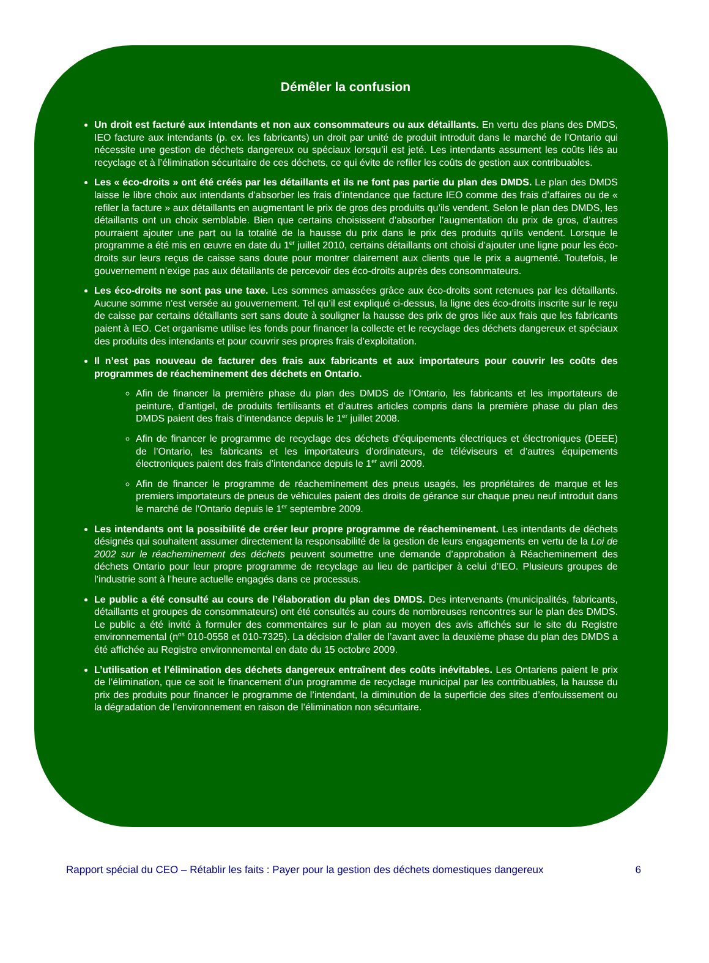Démêler la confusion
Un droit est facturé aux intendants et non aux consommateurs ou aux détaillants. En vertu des plans des DMDS, IEO facture aux intendants (p. ex. les fabricants) un droit par unité de produit introduit dans le marché de l’Ontario qui nécessite une gestion de déchets dangereux ou spéciaux lorsqu’il est jeté. Les intendants assument les coûts liés au recyclage et à l’élimination sécuritaire de ces déchets, ce qui évite de refiler les coûts de gestion aux contribuables.
Les « éco-droits » ont été créés par les détaillants et ils ne font pas partie du plan des DMDS. Le plan des DMDS laisse le libre choix aux intendants d’absorber les frais d’intendance que facture IEO comme des frais d’affaires ou de « refiler la facture » aux détaillants en augmentant le prix de gros des produits qu’ils vendent. Selon le plan des DMDS, les détaillants ont un choix semblable. Bien que certains choisissent d’absorber l’augmentation du prix de gros, d’autres pourraient ajouter une part ou la totalité de la hausse du prix dans le prix des produits qu’ils vendent. Lorsque le programme a été mis en œuvre en date du 1<sup>er</sup> juillet 2010, certains détaillants ont choisi d’ajouter une ligne pour les éco-droits sur leurs reçus de caisse sans doute pour montrer clairement aux clients que le prix a augmenté. Toutefois, le gouvernement n’exige pas aux détaillants de percevoir des éco-droits auprès des consommateurs.
Les éco-droits ne sont pas une taxe. Les sommes amassées grâce aux éco-droits sont retenues par les détaillants. Aucune somme n’est versée au gouvernement. Tel qu’il est expliqué ci-dessus, la ligne des éco-droits inscrite sur le reçu de caisse par certains détaillants sert sans doute à souligner la hausse des prix de gros liée aux frais que les fabricants paient à IEO. Cet organisme utilise les fonds pour financer la collecte et le recyclage des déchets dangereux et spéciaux des produits des intendants et pour couvrir ses propres frais d’exploitation.
Il n’est pas nouveau de facturer des frais aux fabricants et aux importateurs pour couvrir les coûts des programmes de réacheminement des déchets en Ontario.
Afin de financer la première phase du plan des DMDS de l’Ontario, les fabricants et les importateurs de peinture, d’antigel, de produits fertilisants et d’autres articles compris dans la première phase du plan des DMDS paient des frais d’intendance depuis le 1<sup>er</sup> juillet 2008.
Afin de financer le programme de recyclage des déchets d'équipements électriques et électroniques (DEEE) de l’Ontario, les fabricants et les importateurs d’ordinateurs, de téléviseurs et d’autres équipements électroniques paient des frais d’intendance depuis le 1<sup>er</sup> avril 2009.
Afin de financer le programme de réacheminement des pneus usagés, les propriétaires de marque et les premiers importateurs de pneus de véhicules paient des droits de gérance sur chaque pneu neuf introduit dans le marché de l’Ontario depuis le 1<sup>er</sup> septembre 2009.
Les intendants ont la possibilité de créer leur propre programme de réacheminement. Les intendants de déchets désignés qui souhaitent assumer directement la responsabilité de la gestion de leurs engagements en vertu de la Loi de 2002 sur le réacheminement des déchets peuvent soumettre une demande d’approbation à Réacheminement des déchets Ontario pour leur propre programme de recyclage au lieu de participer à celui d’IEO. Plusieurs groupes de l’industrie sont à l’heure actuelle engagés dans ce processus.
Le public a été consulté au cours de l’élaboration du plan des DMDS. Des intervenants (municipalités, fabricants, détaillants et groupes de consommateurs) ont été consultés au cours de nombreuses rencontres sur le plan des DMDS. Le public a été invité à formuler des commentaires sur le plan au moyen des avis affichés sur le site du Registre environnemental (n<sup>os</sup> 010-0558 et 010-7325). La décision d’aller de l’avant avec la deuxième phase du plan des DMDS a été affichée au Registre environnemental en date du 15 octobre 2009.
L’utilisation et l’élimination des déchets dangereux entraînent des coûts inévitables. Les Ontariens paient le prix de l’élimination, que ce soit le financement d’un programme de recyclage municipal par les contribuables, la hausse du prix des produits pour financer le programme de l’intendant, la diminution de la superficie des sites d’enfouissement ou la dégradation de l’environnement en raison de l’élimination non sécuritaire.
Rapport spécial du CEO – Rétablir les faits : Payer pour la gestion des déchets domestiques dangereux 6